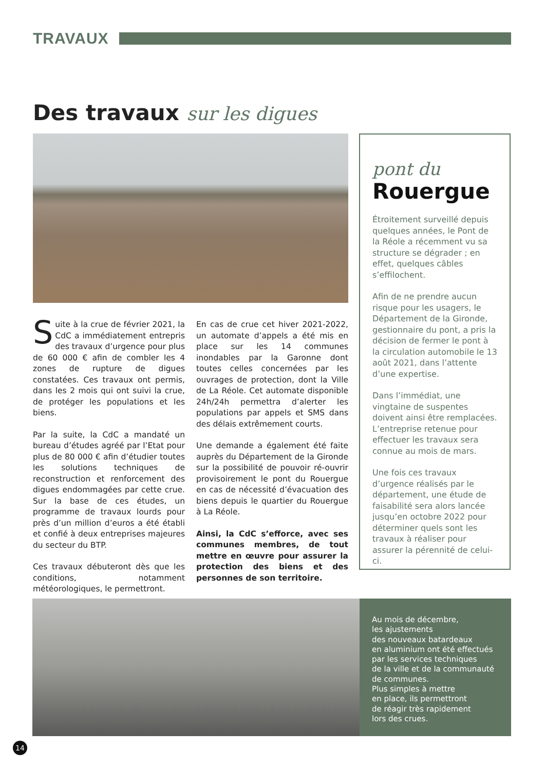TRAVAUX
Des travaux sur les digues
Suite à la crue de février 2021, la CdC a immédiatement entrepris des travaux d’urgence pour plus de 60 000 € afin de combler les 4 zones de rupture de digues constatées. Ces travaux ont permis, dans les 2 mois qui ont suivi la crue, de protéger les populations et les biens.
Par la suite, la CdC a mandaté un bureau d’études agréé par l’Etat pour plus de 80 000 € afin d’étudier toutes les solutions techniques de reconstruction et renforcement des digues endommagées par cette crue. Sur la base de ces études, un programme de travaux lourds pour près d’un million d’euros a été établi et confié à deux entreprises majeures du secteur du BTP.
Ces travaux débuteront dès que les conditions, notamment météorologiques, le permettront.
En cas de crue cet hiver 2021-2022, un automate d’appels a été mis en place sur les 14 communes inondables par la Garonne dont toutes celles concernées par les ouvrages de protection, dont la Ville de La Réole. Cet automate disponible 24h/24h permettra d’alerter les populations par appels et SMS dans des délais extrêmement courts.
Une demande a également été faite auprès du Département de la Gironde sur la possibilité de pouvoir ré-ouvrir provisoirement le pont du Rouergue en cas de nécessité d’évacuation des biens depuis le quartier du Rouergue à La Réole.
Ainsi, la CdC s’efforce, avec ses communes membres, de tout mettre en œuvre pour assurer la protection des biens et des personnes de son territoire.
pont du
Rouergue
Étroitement surveillé depuis quelques années, le Pont de la Réole a récemment vu sa structure se dégrader ; en effet, quelques câbles s’effilochent.
Afin de ne prendre aucun risque pour les usagers, le Département de la Gironde, gestionnaire du pont, a pris la décision de fermer le pont à la circulation automobile le 13 août 2021, dans l’attente d’une expertise.
Dans l’immédiat, une vingtaine de suspentes doivent ainsi être remplacées. L’entreprise retenue pour effectuer les travaux sera connue au mois de mars.
Une fois ces travaux d’urgence réalisés par le département, une étude de faisabilité sera alors lancée jusqu’en octobre 2022 pour déterminer quels sont les travaux à réaliser pour assurer la pérennité de celui-ci.
Au mois de décembre,
les ajustements
des nouveaux batardeaux
en aluminium ont été effectués
par les services techniques
de la ville et de la communauté
de communes.
Plus simples à mettre
en place, ils permettront
de réagir très rapidement
lors des crues.
14